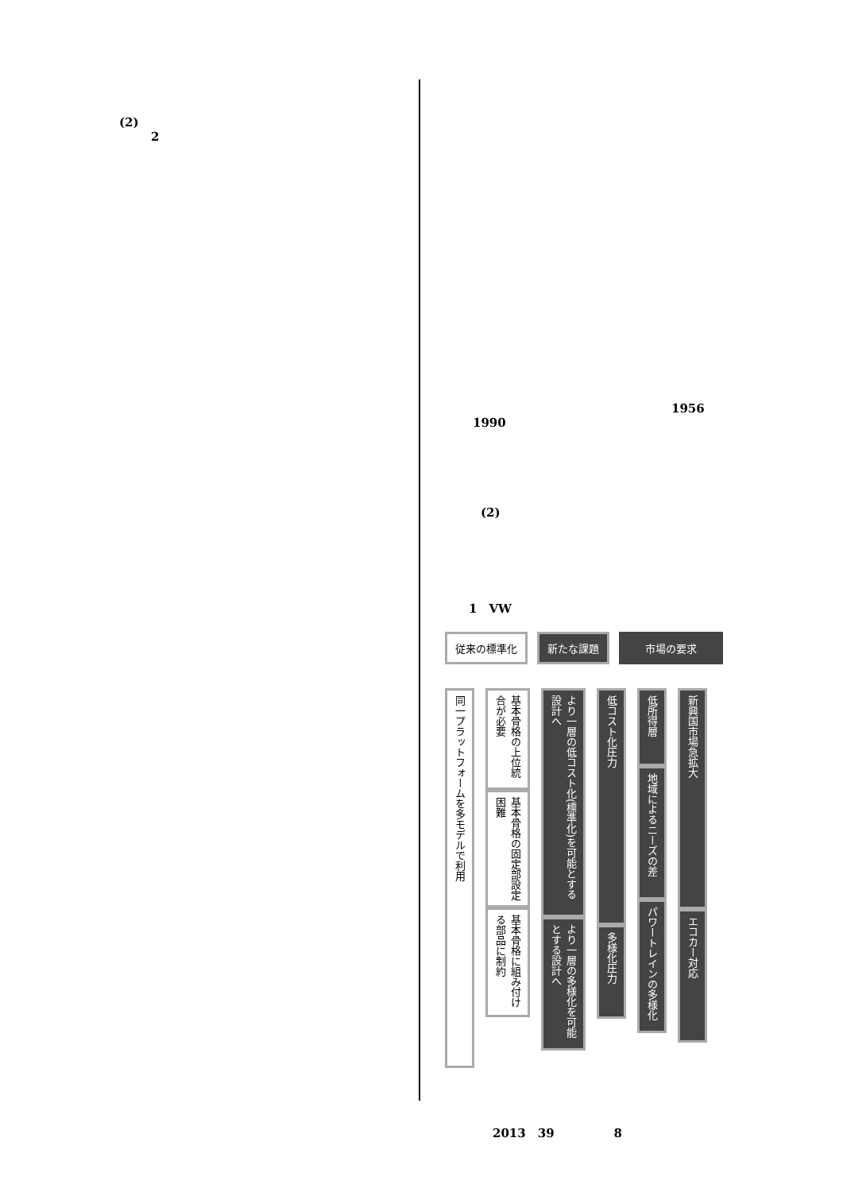(2)
2
1956
1990
(2)
1　VW
従来の標準化 新たな課題 市場の要求
同一プラットフォームを多モデルで利用
基本骨格の上位統合が必要
基本骨格の固定部設定困難
基本骨格に組み付ける部品に制約
より一層の低コスト化(標準化)を可能とする設計へ
より一層の多様化を可能とする設計へ
低コスト化圧力
多様化圧力
低所得層
地域によるニーズの差
パワートレインの多様化
新興国市場急拡大
エコカー対応
2013　39　　　　　8